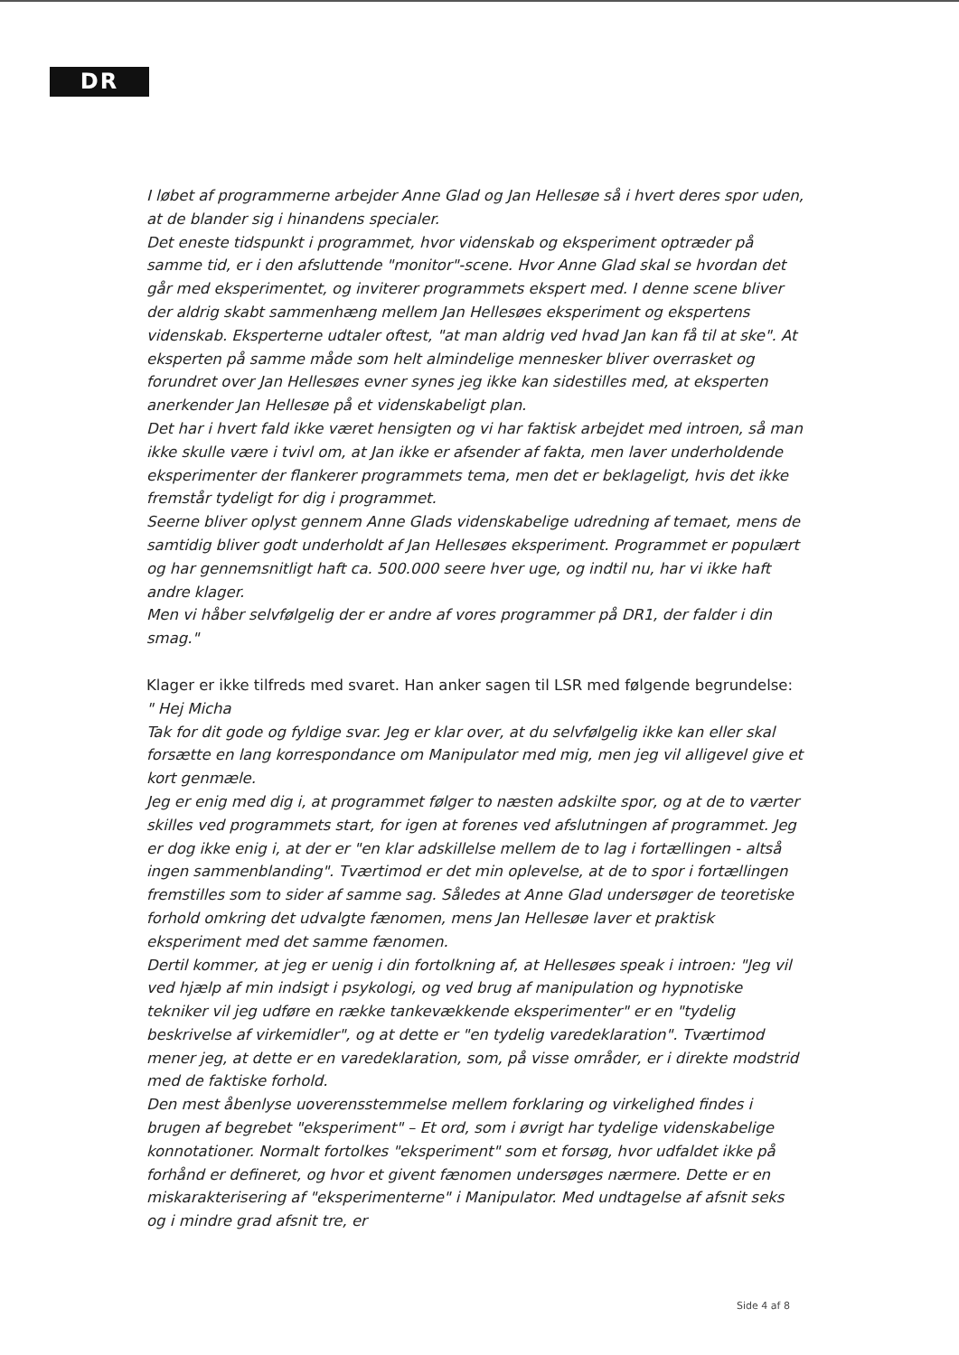DR
I løbet af programmerne arbejder Anne Glad og Jan Hellesøe så i hvert deres spor uden, at de blander sig i hinandens specialer.
Det eneste tidspunkt i programmet, hvor videnskab og eksperiment optræder på samme tid, er i den afsluttende "monitor"-scene. Hvor Anne Glad skal se hvordan det går med eksperimentet, og inviterer programmets ekspert med. I denne scene bliver der aldrig skabt sammenhæng mellem Jan Hellesøes eksperiment og ekspertens videnskab. Eksperterne udtaler oftest, "at man aldrig ved hvad Jan kan få til at ske". At eksperten på samme måde som helt almindelige mennesker bliver overrasket og forundret over Jan Hellesøes evner synes jeg ikke kan sidestilles med, at eksperten anerkender Jan Hellesøe på et videnskabeligt plan.
Det har i hvert fald ikke været hensigten og vi har faktisk arbejdet med introen, så man ikke skulle være i tvivl om, at Jan ikke er afsender af fakta, men laver underholdende eksperimenter der flankerer programmets tema, men det er beklageligt, hvis det ikke fremstår tydeligt for dig i programmet.
Seerne bliver oplyst gennem Anne Glads videnskabelige udredning af temaet, mens de samtidig bliver godt underholdt af Jan Hellesøes eksperiment. Programmet er populært og har gennemsnitligt haft ca. 500.000 seere hver uge, og indtil nu, har vi ikke haft andre klager.
Men vi håber selvfølgelig der er andre af vores programmer på DR1, der falder i din smag."
Klager er ikke tilfreds med svaret. Han anker sagen til LSR med følgende begrundelse:
" Hej Micha
Tak for dit gode og fyldige svar. Jeg er klar over, at du selvfølgelig ikke kan eller skal forsætte en lang korrespondance om Manipulator med mig, men jeg vil alligevel give et kort genmæle.
Jeg er enig med dig i, at programmet følger to næsten adskilte spor, og at de to værter skilles ved programmets start, for igen at forenes ved afslutningen af programmet. Jeg er dog ikke enig i, at der er "en klar adskillelse mellem de to lag i fortællingen - altså ingen sammenblanding". Tværtimod er det min oplevelse, at de to spor i fortællingen fremstilles som to sider af samme sag. Således at Anne Glad undersøger de teoretiske forhold omkring det udvalgte fænomen, mens Jan Hellesøe laver et praktisk eksperiment med det samme fænomen.
Dertil kommer, at jeg er uenig i din fortolkning af, at Hellesøes speak i introen: "Jeg vil ved hjælp af min indsigt i psykologi, og ved brug af manipulation og hypnotiske tekniker vil jeg udføre en række tankevækkende eksperimenter" er en "tydelig beskrivelse af virkemidler", og at dette er "en tydelig varedeklaration". Tværtimod mener jeg, at dette er en varedeklaration, som, på visse områder, er i direkte modstrid med de faktiske forhold.
Den mest åbenlyse uoverensstemmelse mellem forklaring og virkelighed findes i brugen af begrebet "eksperiment" – Et ord, som i øvrigt har tydelige videnskabelige konnotationer. Normalt fortolkes "eksperiment" som et forsøg, hvor udfaldet ikke på forhånd er defineret, og hvor et givent fænomen undersøges nærmere. Dette er en miskarakterisering af "eksperimenterne" i Manipulator. Med undtagelse af afsnit seks og i mindre grad afsnit tre, er
Side 4 af 8